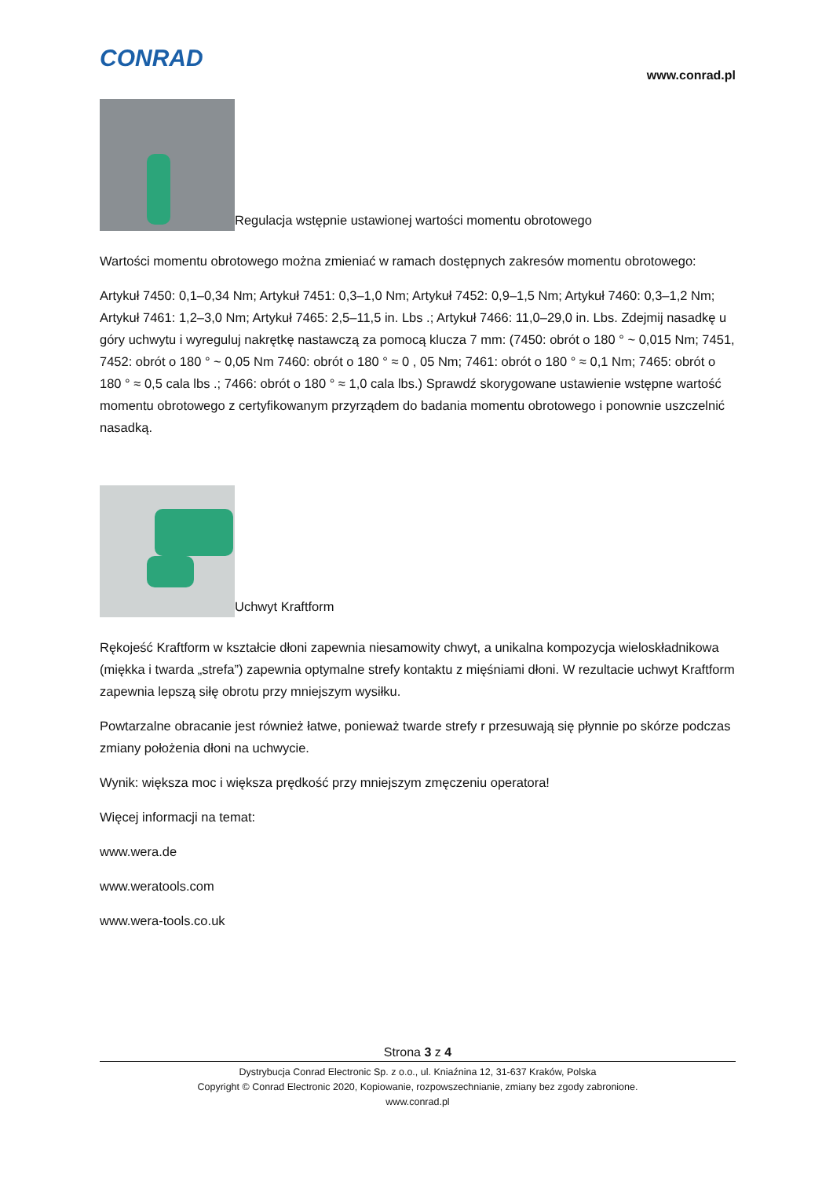CONRAD
www.conrad.pl
Regulacja wstępnie ustawionej wartości momentu obrotowego
Wartości momentu obrotowego można zmieniać w ramach dostępnych zakresów momentu obrotowego:
Artykuł 7450: 0,1–0,34 Nm; Artykuł 7451: 0,3–1,0 Nm; Artykuł 7452: 0,9–1,5 Nm; Artykuł 7460: 0,3–1,2 Nm; Artykuł 7461: 1,2–3,0 Nm; Artykuł 7465: 2,5–11,5 in. Lbs .; Artykuł 7466: 11,0–29,0 in. Lbs. Zdejmij nasadkę u góry uchwytu i wyreguluj nakrętkę nastawczą za pomocą klucza 7 mm: (7450: obrót o 180 ° ~ 0,015 Nm; 7451, 7452: obrót o 180 ° ~ 0,05 Nm 7460: obrót o 180 ° ≈ 0 , 05 Nm; 7461: obrót o 180 ° ≈ 0,1 Nm; 7465: obrót o 180 ° ≈ 0,5 cala lbs .; 7466: obrót o 180 ° ≈ 1,0 cala lbs.) Sprawdź skorygowane ustawienie wstępne wartość momentu obrotowego z certyfikowanym przyrządem do badania momentu obrotowego i ponownie uszczelnić nasadką.
Uchwyt Kraftform
Rękojeść Kraftform w kształcie dłoni zapewnia niesamowity chwyt, a unikalna kompozycja wieloskładnikowa (miękka i twarda „strefa”) zapewnia optymalne strefy kontaktu z mięśniami dłoni. W rezultacie uchwyt Kraftform zapewnia lepszą siłę obrotu przy mniejszym wysiłku.
Powtarzalne obracanie jest również łatwe, ponieważ twarde strefy r przesuwają się płynnie po skórze podczas zmiany położenia dłoni na uchwycie.
Wynik: większa moc i większa prędkość przy mniejszym zmęczeniu operatora!
Więcej informacji na temat:
www.wera.de
www.weratools.com
www.wera-tools.co.uk
Strona 3 z 4
Dystrybucja Conrad Electronic Sp. z o.o., ul. Kniaźnina 12, 31-637 Kraków, Polska
Copyright © Conrad Electronic 2020, Kopiowanie, rozpowszechnianie, zmiany bez zgody zabronione.
www.conrad.pl